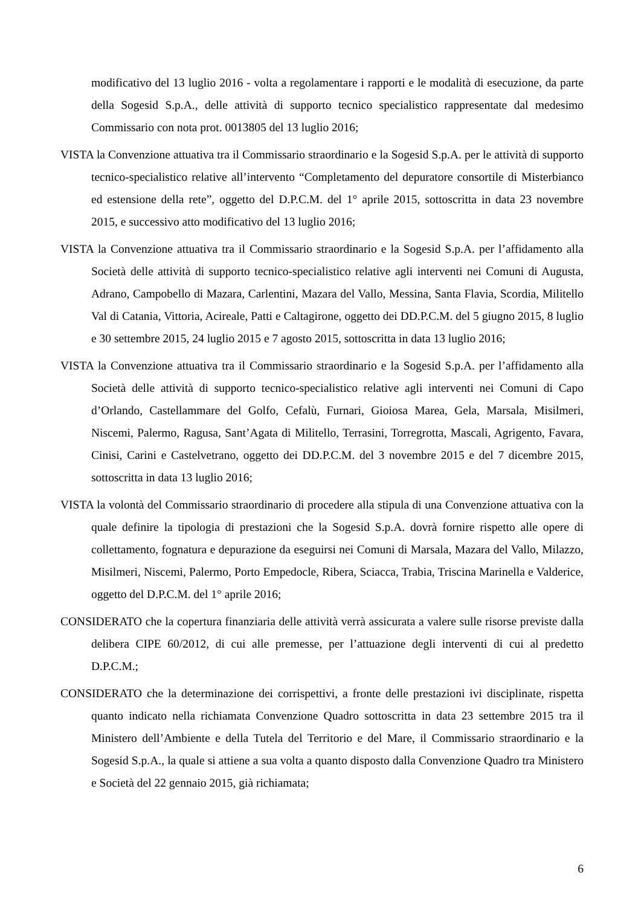modificativo del 13 luglio 2016 - volta a regolamentare i rapporti e le modalità di esecuzione, da parte della Sogesid S.p.A., delle attività di supporto tecnico specialistico rappresentate dal medesimo Commissario con nota prot. 0013805 del 13 luglio 2016;
VISTA la Convenzione attuativa tra il Commissario straordinario e la Sogesid S.p.A. per le attività di supporto tecnico-specialistico relative all’intervento “Completamento del depuratore consortile di Misterbianco ed estensione della rete”, oggetto del D.P.C.M. del 1° aprile 2015, sottoscritta in data 23 novembre 2015, e successivo atto modificativo del 13 luglio 2016;
VISTA la Convenzione attuativa tra il Commissario straordinario e la Sogesid S.p.A. per l’affidamento alla Società delle attività di supporto tecnico-specialistico relative agli interventi nei Comuni di Augusta, Adrano, Campobello di Mazara, Carlentini, Mazara del Vallo, Messina, Santa Flavia, Scordia, Militello Val di Catania, Vittoria, Acireale, Patti e Caltagirone, oggetto dei DD.P.C.M. del 5 giugno 2015, 8 luglio e 30 settembre 2015, 24 luglio 2015 e 7 agosto 2015, sottoscritta in data 13 luglio 2016;
VISTA la Convenzione attuativa tra il Commissario straordinario e la Sogesid S.p.A. per l’affidamento alla Società delle attività di supporto tecnico-specialistico relative agli interventi nei Comuni di Capo d’Orlando, Castellammare del Golfo, Cefalù, Furnari, Gioiosa Marea, Gela, Marsala, Misilmeri, Niscemi, Palermo, Ragusa, Sant’Agata di Militello, Terrasini, Torregrotta, Mascali, Agrigento, Favara, Cinisi, Carini e Castelvetrano, oggetto dei DD.P.C.M. del 3 novembre 2015 e del 7 dicembre 2015, sottoscritta in data 13 luglio 2016;
VISTA la volontà del Commissario straordinario di procedere alla stipula di una Convenzione attuativa con la quale definire la tipologia di prestazioni che la Sogesid S.p.A. dovrà fornire rispetto alle opere di collettamento, fognatura e depurazione da eseguirsi nei Comuni di Marsala, Mazara del Vallo, Milazzo, Misilmeri, Niscemi, Palermo, Porto Empedocle, Ribera, Sciacca, Trabia, Triscina Marinella e Valderice, oggetto del D.P.C.M. del 1° aprile 2016;
CONSIDERATO che la copertura finanziaria delle attività verrà assicurata a valere sulle risorse previste dalla delibera CIPE 60/2012, di cui alle premesse, per l’attuazione degli interventi di cui al predetto D.P.C.M.;
CONSIDERATO che la determinazione dei corrispettivi, a fronte delle prestazioni ivi disciplinate, rispetta quanto indicato nella richiamata Convenzione Quadro sottoscritta in data 23 settembre 2015 tra il Ministero dell’Ambiente e della Tutela del Territorio e del Mare, il Commissario straordinario e la Sogesid S.p.A., la quale si attiene a sua volta a quanto disposto dalla Convenzione Quadro tra Ministero e Società del 22 gennaio 2015, già richiamata;
6